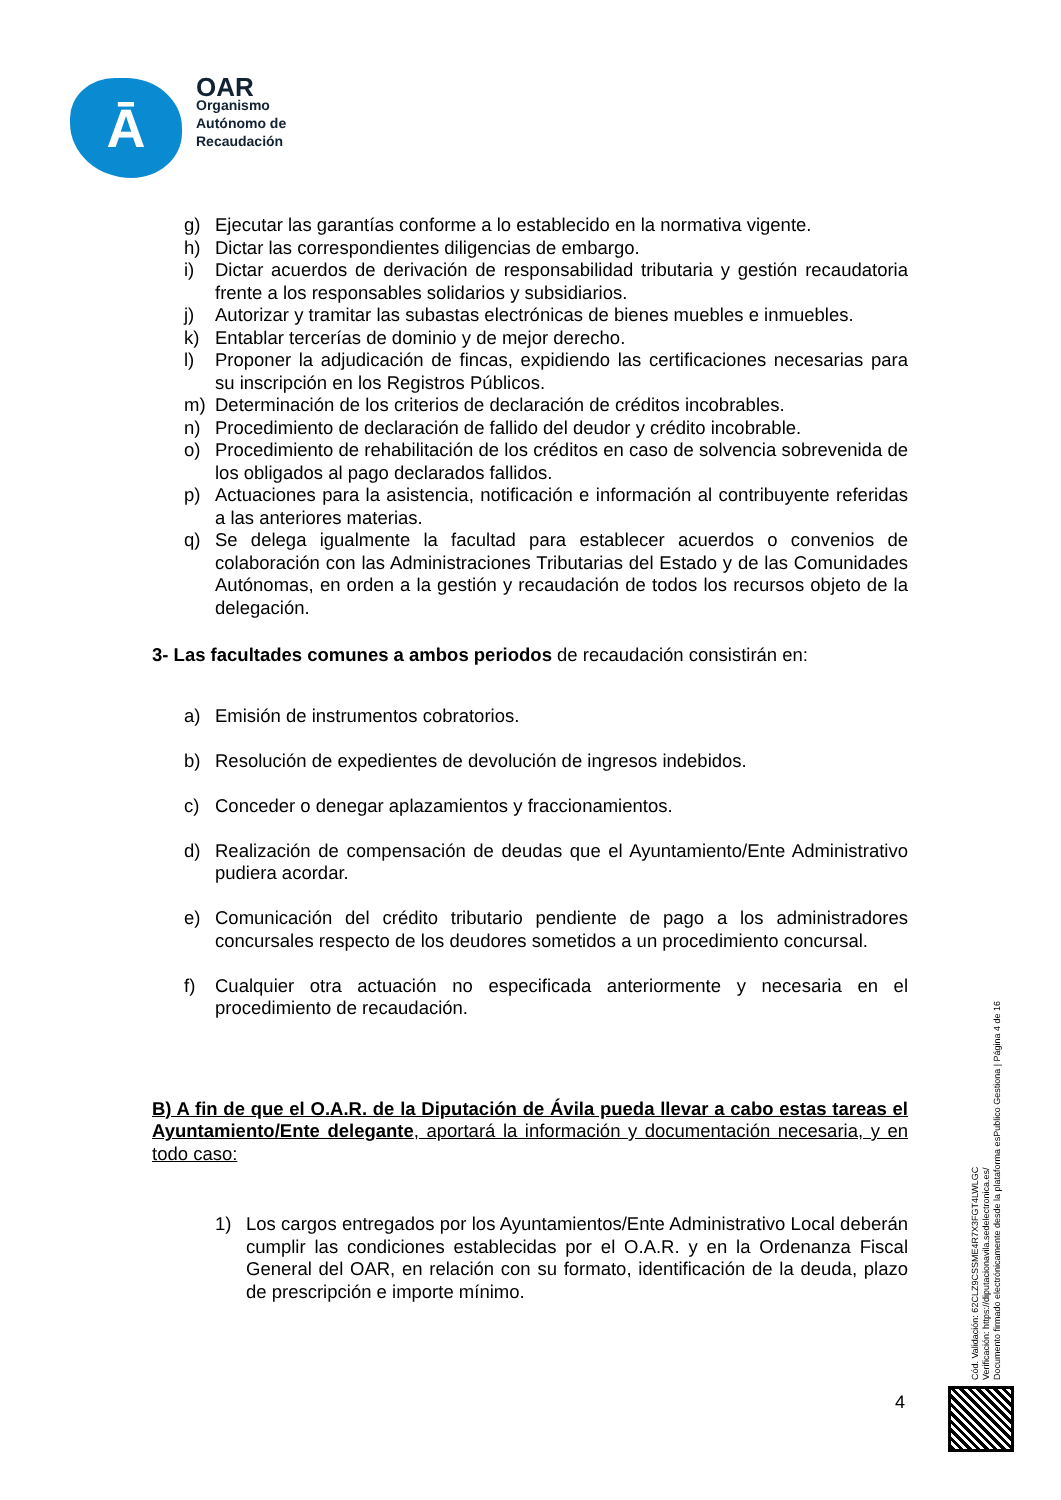Ā
OAR
Organismo
Autónomo de
Recaudación
g) Ejecutar las garantías conforme a lo establecido en la normativa vigente.
h) Dictar las correspondientes diligencias de embargo.
i) Dictar acuerdos de derivación de responsabilidad tributaria y gestión recaudatoria frente a los responsables solidarios y subsidiarios.
j) Autorizar y tramitar las subastas electrónicas de bienes muebles e inmuebles.
k) Entablar tercerías de dominio y de mejor derecho.
l) Proponer la adjudicación de fincas, expidiendo las certificaciones necesarias para su inscripción en los Registros Públicos.
m) Determinación de los criterios de declaración de créditos incobrables.
n) Procedimiento de declaración de fallido del deudor y crédito incobrable.
o) Procedimiento de rehabilitación de los créditos en caso de solvencia sobrevenida de los obligados al pago declarados fallidos.
p) Actuaciones para la asistencia, notificación e información al contribuyente referidas a las anteriores materias.
q) Se delega igualmente la facultad para establecer acuerdos o convenios de colaboración con las Administraciones Tributarias del Estado y de las Comunidades Autónomas, en orden a la gestión y recaudación de todos los recursos objeto de la delegación.
3- Las facultades comunes a ambos periodos de recaudación consistirán en:
a) Emisión de instrumentos cobratorios.
b) Resolución de expedientes de devolución de ingresos indebidos.
c) Conceder o denegar aplazamientos y fraccionamientos.
d) Realización de compensación de deudas que el Ayuntamiento/Ente Administrativo pudiera acordar.
e) Comunicación del crédito tributario pendiente de pago a los administradores concursales respecto de los deudores sometidos a un procedimiento concursal.
f) Cualquier otra actuación no especificada anteriormente y necesaria en el procedimiento de recaudación.
B) A fin de que el O.A.R. de la Diputación de Ávila pueda llevar a cabo estas tareas el Ayuntamiento/Ente delegante, aportará la información y documentación necesaria, y en todo caso:
1) Los cargos entregados por los Ayuntamientos/Ente Administrativo Local deberán cumplir las condiciones establecidas por el O.A.R. y en la Ordenanza Fiscal General del OAR, en relación con su formato, identificación de la deuda, plazo de prescripción e importe mínimo.
Cód. Validación: 62CLZ9CSSME4R7X3FGT4LWLGC
Verificación: https://diputacionavila.sedelectronica.es/
Documento firmado electrónicamente desde la plataforma esPublico Gestiona | Página 4 de 16
4